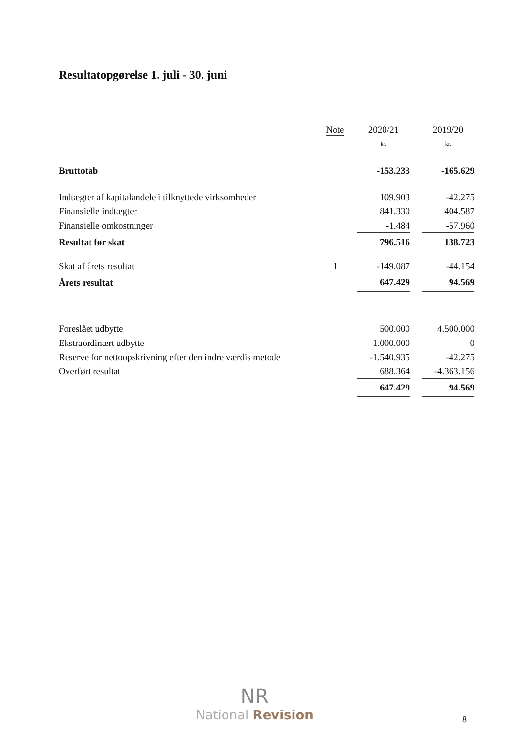Resultatopgørelse 1. juli - 30. juni
| | Note | 2020/21 | | 2019/20 |
| | | kr. | | kr. |
| Bruttotab | | -153.233 | | -165.629 |
| Indtægter af kapitalandele i tilknyttede virksomheder | | 109.903 | | -42.275 |
| Finansielle indtægter | | 841.330 | | 404.587 |
| Finansielle omkostninger | | -1.484 | | -57.960 |
| Resultat før skat | | 796.516 | | 138.723 |
| Skat af årets resultat | 1 | -149.087 | | -44.154 |
| Årets resultat | | 647.429 | | 94.569 |
| Foreslået udbytte | | 500.000 | | 4.500.000 |
| Ekstraordinært udbytte | | 1.000.000 | | 0 |
| Reserve for nettoopskrivning efter den indre værdis metode | | -1.540.935 | | -42.275 |
| Overført resultat | | 688.364 | | -4.363.156 |
| | | 647.429 | | 94.569 |
NR
National Revision
8